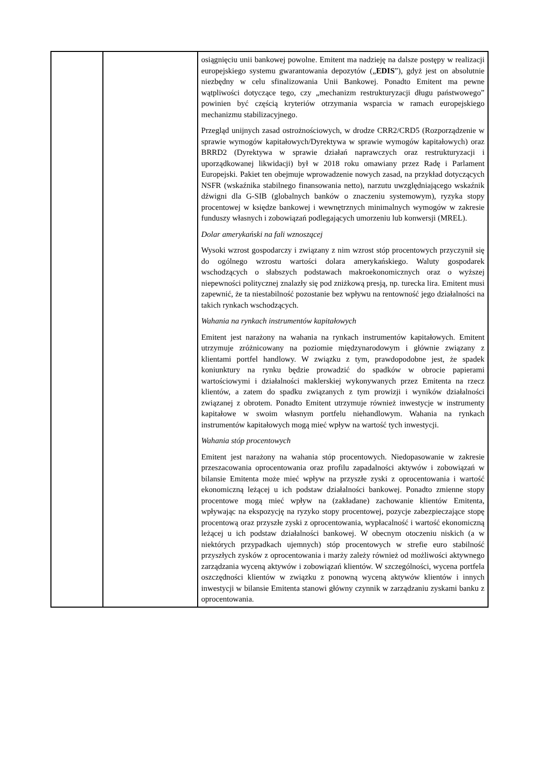| | | osiągnięciu unii bankowej powolne. Emitent ma nadzieję na dalsze postępy w realizacji europejskiego systemu gwarantowania depozytów („ EDIS ”), gdyż jest on absolutnie niezbędny w celu sfinalizowania Unii Bankowej. Ponadto Emitent ma pewne wątpliwości dotyczące tego, czy „mechanizm restrukturyzacji długu państwowego” powinien być częścią kryteriów otrzymania wsparcia w ramach europejskiego mechanizmu stabilizacyjnego. Przegląd unijnych zasad ostrożnościowych, w drodze CRR2/CRD5 (Rozporządzenie w sprawie wymogów kapitałowych/Dyrektywa w sprawie wymogów kapitałowych) oraz BRRD2 (Dyrektywa w sprawie działań naprawczych oraz restrukturyzacji i uporządkowanej likwidacji) był w 2018 roku omawiany przez Radę i Parlament Europejski. Pakiet ten obejmuje wprowadzenie nowych zasad, na przykład dotyczących NSFR (wskaźnika stabilnego finansowania netto), narzutu uwzględniającego wskaźnik dźwigni dla G-SIB (globalnych banków o znaczeniu systemowym), ryzyka stopy procentowej w księdze bankowej i wewnętrznych minimalnych wymogów w zakresie funduszy własnych i zobowiązań podlegających umorzeniu lub konwersji (MREL). Dolar amerykański na fali wznoszącej Wysoki wzrost gospodarczy i związany z nim wzrost stóp procentowych przyczynił się do ogólnego wzrostu wartości dolara amerykańskiego. Waluty gospodarek wschodzących o słabszych podstawach makroekonomicznych oraz o wyższej niepewności politycznej znalazły się pod zniżkową presją, np. turecka lira. Emitent musi zapewnić, że ta niestabilność pozostanie bez wpływu na rentowność jego działalności na takich rynkach wschodzących. Wahania na rynkach instrumentów kapitałowych Emitent jest narażony na wahania na rynkach instrumentów kapitałowych. Emitent utrzymuje zróżnicowany na poziomie międzynarodowym i głównie związany z klientami portfel handlowy. W związku z tym, prawdopodobne jest, że spadek koniunktury na rynku będzie prowadzić do spadków w obrocie papierami wartościowymi i działalności maklerskiej wykonywanych przez Emitenta na rzecz klientów, a zatem do spadku związanych z tym prowizji i wyników działalności związanej z obrotem. Ponadto Emitent utrzymuje również inwestycje w instrumenty kapitałowe w swoim własnym portfelu niehandlowym. Wahania na rynkach instrumentów kapitałowych mogą mieć wpływ na wartość tych inwestycji. Wahania stóp procentowych Emitent jest narażony na wahania stóp procentowych. Niedopasowanie w zakresie przeszacowania oprocentowania oraz profilu zapadalności aktywów i zobowiązań w bilansie Emitenta może mieć wpływ na przyszłe zyski z oprocentowania i wartość ekonomiczną leżącej u ich podstaw działalności bankowej. Ponadto zmienne stopy procentowe mogą mieć wpływ na (zakładane) zachowanie klientów Emitenta, wpływając na ekspozycję na ryzyko stopy procentowej, pozycje zabezpieczające stopę procentową oraz przyszłe zyski z oprocentowania, wypłacalność i wartość ekonomiczną leżącej u ich podstaw działalności bankowej. W obecnym otoczeniu niskich (a w niektórych przypadkach ujemnych) stóp procentowych w strefie euro stabilność przyszłych zysków z oprocentowania i marży zależy również od możliwości aktywnego zarządzania wyceną aktywów i zobowiązań klientów. W szczególności, wycena portfela oszczędności klientów w związku z ponowną wyceną aktywów klientów i innych inwestycji w bilansie Emitenta stanowi główny czynnik w zarządzaniu zyskami banku z oprocentowania. |